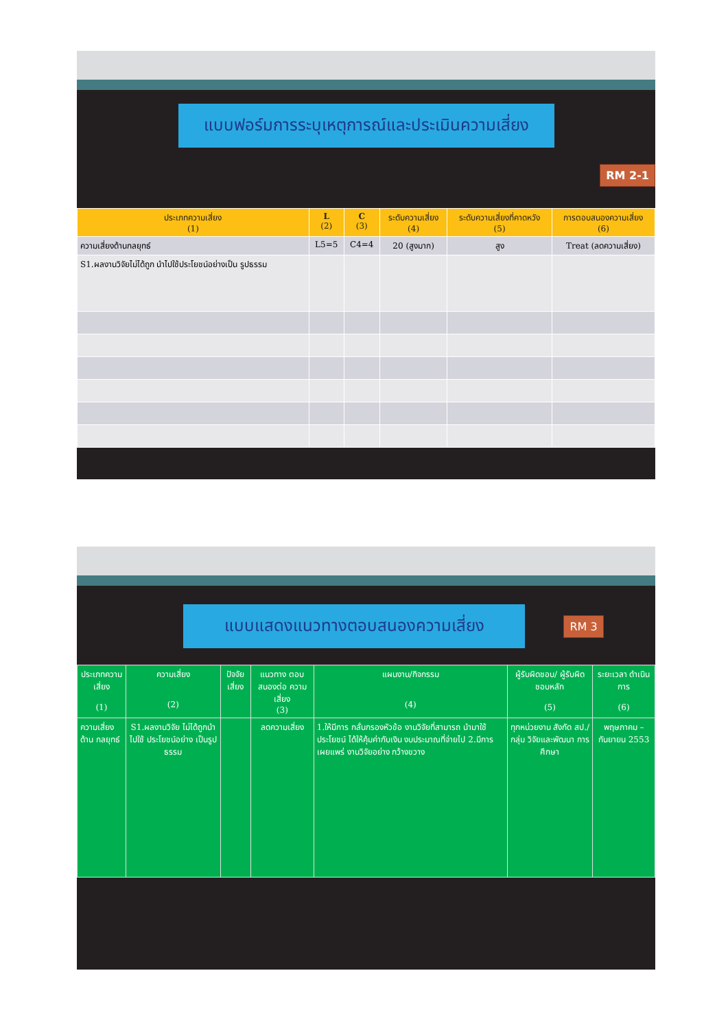แบบฟอร์มการระบุเหตุการณ์และประเมินความเสี่ยง
RM 2-1
| ประเภทความเสี่ยง (1) | L (2) | C (3) | ระดับความเสี่ยง (4) | ระดับความเสี่ยงที่คาดหวัง (5) | การตอบสนองความเสี่ยง (6) |
| --- | --- | --- | --- | --- | --- |
| ความเสี่ยงด้านกลยุทธ์ | L5=5 | C4=4 | 20 (สูงมาก) | สูง | Treat (ลดความเสี่ยง) |
| S1.ผลงานวิจัยไม่ได้ถูก นำไปใช้ประโยชน์อย่างเป็น รูปธรรม | | | | | |
แบบแสดงแนวทางตอบสนองความเสี่ยง
RM 3
| ประเภทความ เสี่ยง (1) | ความเสี่ยง (2) | ปัจจัยเสี่ยง | แนวทาง ตอบสนองต่อ ความเสี่ยง (3) | แผนงาน/กิจกรรม (4) | ผู้รับผิดชอบ/ ผู้รับผิดชอบหลัก (5) | ระยะเวลา ดำเนินการ (6) |
| --- | --- | --- | --- | --- | --- | --- |
| ความเสี่ยงด้าน กลยุทธ์ | S1.ผลงานวิจัย ไม่ได้ถูกนำไปใช้ ประโยชน์อย่าง เป็นรูปธรรม | | ลดความเสี่ยง | 1.ให้มีการ กลั่นกรองหัวข้อ งานวิจัยที่สามารถ นำมาใช้ประโยชน์ ได้ให้คุ้มค่ากับเงิน งบประมาณที่จ่ายไป 2.มีการเผยแพร่ งานวิจัยอย่าง กว้างขวาง | ทุกหน่วยงาน สังกัด สป./กลุ่ม วิจัยและพัฒนา การศึกษา | พฤษภาคม – กันยายน 2553 |